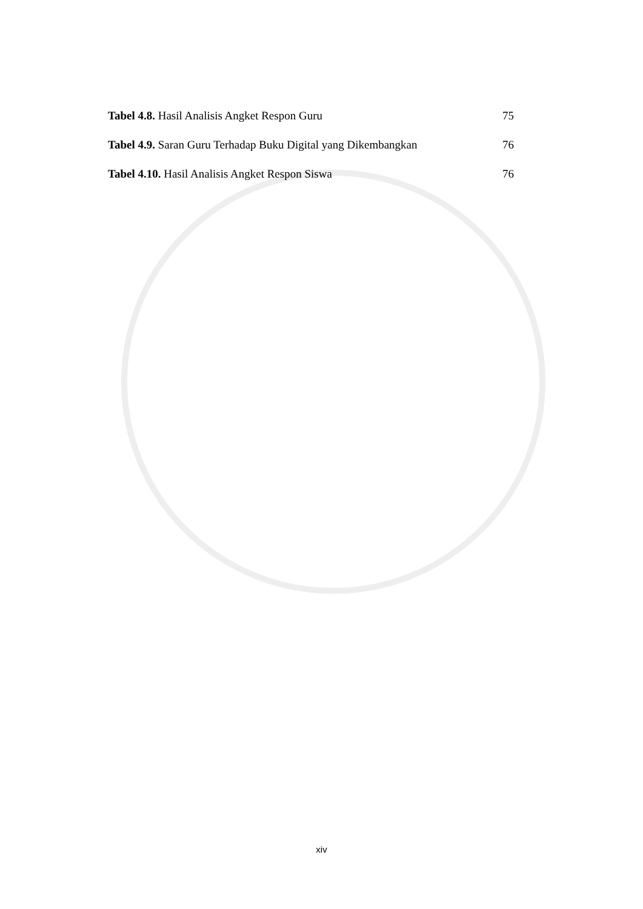Tabel 4.8. Hasil Analisis Angket Respon Guru 75
Tabel 4.9. Saran Guru Terhadap Buku Digital yang Dikembangkan 76
Tabel 4.10. Hasil Analisis Angket Respon Siswa 76
xiv